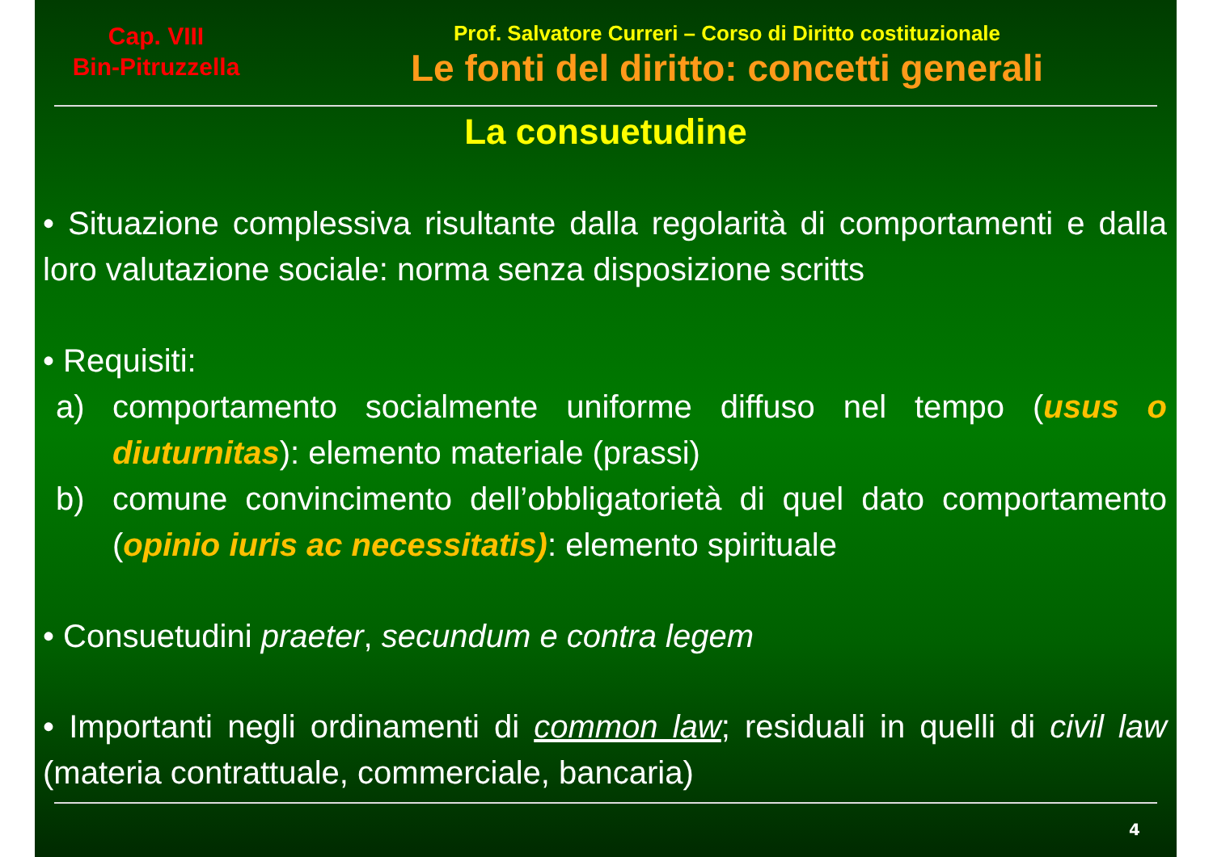Cap. VIII
Bin-Pitruzzella
Prof. Salvatore Curreri – Corso di Diritto costituzionale
Le fonti del diritto: concetti generali
La consuetudine
• Situazione complessiva risultante dalla regolarità di comportamenti e dalla loro valutazione sociale: norma senza disposizione scritts
• Requisiti:
a) comportamento socialmente uniforme diffuso nel tempo (usus o diuturnitas): elemento materiale (prassi)
b) comune convincimento dell’obbligatorietà di quel dato comportamento (opinio iuris ac necessitatis): elemento spirituale
• Consuetudini praeter, secundum e contra legem
• Importanti negli ordinamenti di common law; residuali in quelli di civil law (materia contrattuale, commerciale, bancaria)
4